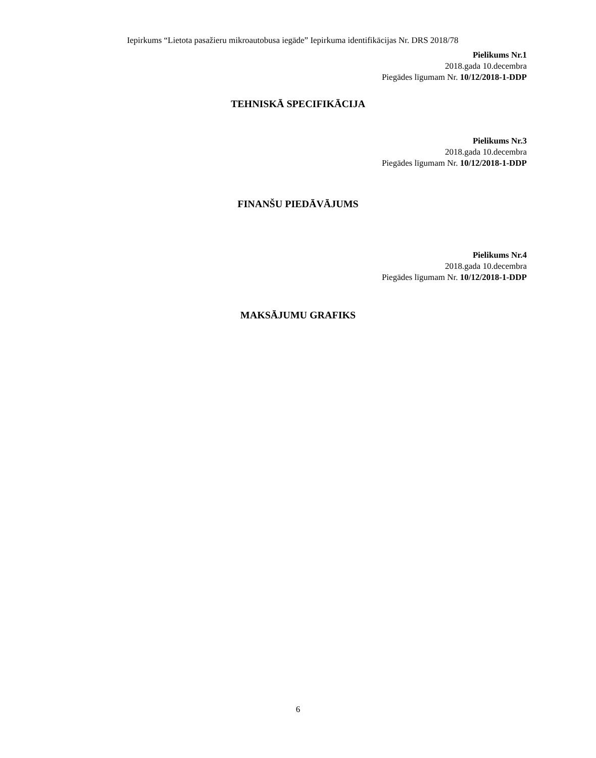Iepirkums “Lietota pasažieru mikroautobusa iegāde” Iepirkuma identifikācijas Nr. DRS 2018/78
Pielikums Nr.1
2018.gada 10.decembra
Piegādes līgumam Nr. 10/12/2018-1-DDP
TEHNISKĀ SPECIFIKĀCIJA
Pielikums Nr.3
2018.gada 10.decembra
Piegādes līgumam Nr. 10/12/2018-1-DDP
FINANŠU PIEDĀVĀJUMS
Pielikums Nr.4
2018.gada 10.decembra
Piegādes līgumam Nr. 10/12/2018-1-DDP
MAKSĀJUMU GRAFIKS
6